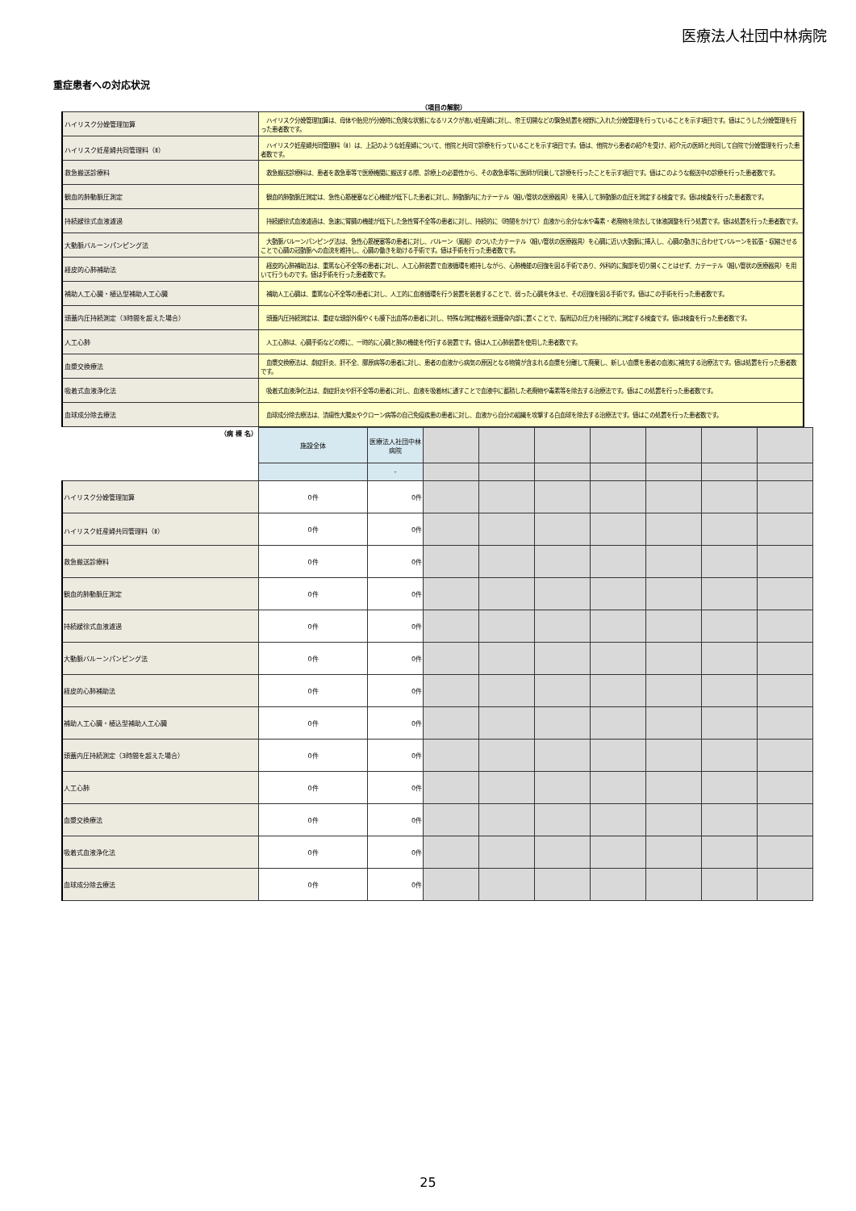医療法人社団中林病院
重症患者への対応状況
（項目の解説）
| ハイリスク分娩管理加算 | ハイリスク分娩管理加算は、母体や胎児が分娩時に危険な状態になるリスクが高い妊産婦に対し、帝王切開などの緊急処置を視野に入れた分娩管理を行っていることを示す項目です。値はこうした分娩管理を行った患者数です。 |
| ハイリスク妊産婦共同管理料（Ⅱ） | ハイリスク妊産婦共同管理料（Ⅱ）は、上記のような妊産婦について、他院と共同で診療を行っていることを示す項目です。値は、他院から患者の紹介を受け、紹介元の医師と共同して自院で分娩管理を行った患者数です。 |
| 救急搬送診療料 | 救急搬送診療料は、患者を救急車等で医療機関に搬送する際、診療上の必要性から、その救急車等に医師が同乗して診療を行ったことを示す項目です。値はこのような搬送中の診療を行った患者数です。 |
| 観血的肺動脈圧測定 | 観血的肺動脈圧測定は、急性心筋梗塞など心機能が低下した患者に対し、肺動脈内にカテーテル（細い管状の医療器具）を挿入して肺動脈の血圧を測定する検査です。値は検査を行った患者数です。 |
| 持続緩徐式血液濾過 | 持続緩徐式血液濾過は、急速に腎臓の機能が低下した急性腎不全等の患者に対し、持続的に（時間をかけて）血液から余分な水や毒素・老廃物を除去して体液調整を行う処置です。値は処置を行った患者数です。 |
| 大動脈バルーンパンピング法 | 大動脈バルーンパンピング法は、急性心筋梗塞等の患者に対し、バルーン（風船）のついたカテーテル（細い管状の医療器具）を心臓に近い大動脈に挿入し、心臓の動きに合わせてバルーンを拡張・収縮させることで心臓の冠動脈への血流を維持し、心臓の働きを助ける手術です。値は手術を行った患者数です。 |
| 経皮的心肺補助法 | 経皮的心肺補助法は、重篤な心不全等の患者に対し、人工心肺装置で血液循環を維持しながら、心肺機能の回復を図る手術であり、外科的に胸部を切り開くことはせず、カテーテル（細い管状の医療器具）を用いて行うものです。値は手術を行った患者数です。 |
| 補助人工心臓・植込型補助人工心臓 | 補助人工心臓は、重篤な心不全等の患者に対し、人工的に血液循環を行う装置を装着することで、弱った心臓を休ませ、その回復を図る手術です。値はこの手術を行った患者数です。 |
| 頭蓋内圧持続測定（3時間を超えた場合） | 頭蓋内圧持続測定は、重症な頭部外傷やくも膜下出血等の患者に対し、特殊な測定機器を頭蓋骨内部に置くことで、脳周辺の圧力を持続的に測定する検査です。値は検査を行った患者数です。 |
| 人工心肺 | 人工心肺は、心臓手術などの際に、一時的に心臓と肺の機能を代行する装置です。値は人工心肺装置を使用した患者数です。 |
| 血漿交換療法 | 血漿交換療法は、劇症肝炎、肝不全、膠原病等の患者に対し、患者の血液から病気の原因となる物質が含まれる血漿を分離して廃棄し、新しい血漿を患者の血液に補充する治療法です。値は処置を行った患者数です。 |
| 吸着式血液浄化法 | 吸着式血液浄化法は、劇症肝炎や肝不全等の患者に対し、血液を吸着材に通すことで血液中に蓄積した老廃物や毒素等を除去する治療法です。値はこの処置を行った患者数です。 |
| 血球成分除去療法 | 血球成分除去療法は、潰瘍性大腸炎やクローン病等の自己免疫疾患の患者に対し、血液から自分の組織を攻撃する白血球を除去する治療法です。値はこの処置を行った患者数です。 |
| （病 棟 名） | 施設全体 | 医療法人社団中林病院 | | | | | | | |
| | | - | | | | | | | |
| ハイリスク分娩管理加算 | 0件 | 0件 | | | | | | | |
| ハイリスク妊産婦共同管理料（Ⅱ） | 0件 | 0件 | | | | | | | |
| 救急搬送診療料 | 0件 | 0件 | | | | | | | |
| 観血的肺動脈圧測定 | 0件 | 0件 | | | | | | | |
| 持続緩徐式血液濾過 | 0件 | 0件 | | | | | | | |
| 大動脈バルーンパンピング法 | 0件 | 0件 | | | | | | | |
| 経皮的心肺補助法 | 0件 | 0件 | | | | | | | |
| 補助人工心臓・植込型補助人工心臓 | 0件 | 0件 | | | | | | | |
| 頭蓋内圧持続測定（3時間を超えた場合） | 0件 | 0件 | | | | | | | |
| 人工心肺 | 0件 | 0件 | | | | | | | |
| 血漿交換療法 | 0件 | 0件 | | | | | | | |
| 吸着式血液浄化法 | 0件 | 0件 | | | | | | | |
| 血球成分除去療法 | 0件 | 0件 | | | | | | | |
25